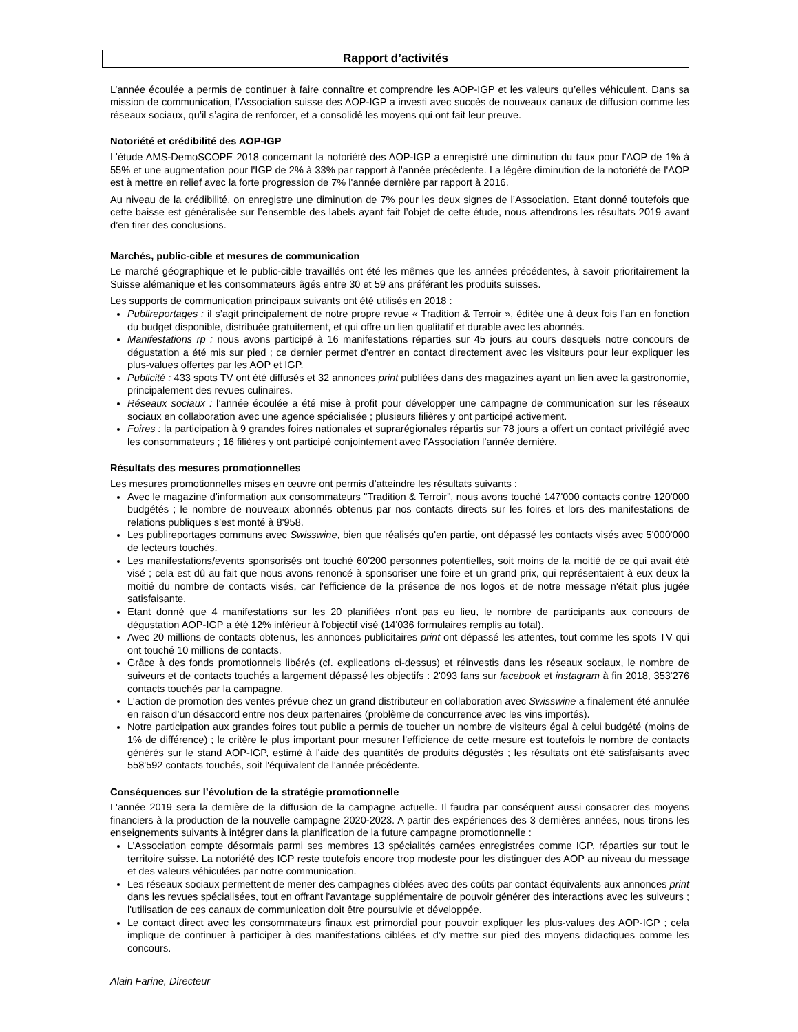Rapport d’activités
L’année écoulée a permis de continuer à faire connaître et comprendre les AOP-IGP et les valeurs qu’elles véhiculent. Dans sa mission de communication, l’Association suisse des AOP-IGP a investi avec succès de nouveaux canaux de diffusion comme les réseaux sociaux, qu’il s’agira de renforcer, et a consolidé les moyens qui ont fait leur preuve.
Notoriété et crédibilité des AOP-IGP
L'étude AMS-DemoSCOPE 2018 concernant la notoriété des AOP-IGP a enregistré une diminution du taux pour l'AOP de 1% à 55% et une augmentation pour l'IGP de 2% à 33% par rapport à l'année précédente. La légère diminution de la notoriété de l'AOP est à mettre en relief avec la forte progression de 7% l'année dernière par rapport à 2016.
Au niveau de la crédibilité, on enregistre une diminution de 7% pour les deux signes de l’Association. Etant donné toutefois que cette baisse est généralisée sur l’ensemble des labels ayant fait l’objet de cette étude, nous attendrons les résultats 2019 avant d’en tirer des conclusions.
Marchés, public-cible et mesures de communication
Le marché géographique et le public-cible travaillés ont été les mêmes que les années précédentes, à savoir prioritairement la Suisse alémanique et les consommateurs âgés entre 30 et 59 ans préférant les produits suisses.
Les supports de communication principaux suivants ont été utilisés en 2018 :
Publireportages : il s’agit principalement de notre propre revue « Tradition & Terroir », éditée une à deux fois l’an en fonction du budget disponible, distribuée gratuitement, et qui offre un lien qualitatif et durable avec les abonnés.
Manifestations rp : nous avons participé à 16 manifestations réparties sur 45 jours au cours desquels notre concours de dégustation a été mis sur pied ; ce dernier permet d’entrer en contact directement avec les visiteurs pour leur expliquer les plus-values offertes par les AOP et IGP.
Publicité : 433 spots TV ont été diffusés et 32 annonces print publiées dans des magazines ayant un lien avec la gastronomie, principalement des revues culinaires.
Réseaux sociaux : l’année écoulée a été mise à profit pour développer une campagne de communication sur les réseaux sociaux en collaboration avec une agence spécialisée ; plusieurs filières y ont participé activement.
Foires : la participation à 9 grandes foires nationales et suprarégionales répartis sur 78 jours a offert un contact privilégié avec les consommateurs ; 16 filières y ont participé conjointement avec l’Association l’année dernière.
Résultats des mesures promotionnelles
Les mesures promotionnelles mises en œuvre ont permis d'atteindre les résultats suivants :
Avec le magazine d'information aux consommateurs "Tradition & Terroir", nous avons touché 147'000 contacts contre 120'000 budgétés ; le nombre de nouveaux abonnés obtenus par nos contacts directs sur les foires et lors des manifestations de relations publiques s’est monté à 8'958.
Les publireportages communs avec Swisswine, bien que réalisés qu'en partie, ont dépassé les contacts visés avec 5'000'000 de lecteurs touchés.
Les manifestations/events sponsorisés ont touché 60'200 personnes potentielles, soit moins de la moitié de ce qui avait été visé ; cela est dû au fait que nous avons renoncé à sponsoriser une foire et un grand prix, qui représentaient à eux deux la moitié du nombre de contacts visés, car l'efficience de la présence de nos logos et de notre message n'était plus jugée satisfaisante.
Etant donné que 4 manifestations sur les 20 planifiées n'ont pas eu lieu, le nombre de participants aux concours de dégustation AOP-IGP a été 12% inférieur à l'objectif visé (14'036 formulaires remplis au total).
Avec 20 millions de contacts obtenus, les annonces publicitaires print ont dépassé les attentes, tout comme les spots TV qui ont touché 10 millions de contacts.
Grâce à des fonds promotionnels libérés (cf. explications ci-dessus) et réinvestis dans les réseaux sociaux, le nombre de suiveurs et de contacts touchés a largement dépassé les objectifs : 2'093 fans sur facebook et instagram à fin 2018, 353'276 contacts touchés par la campagne.
L'action de promotion des ventes prévue chez un grand distributeur en collaboration avec Swisswine a finalement été annulée en raison d’un désaccord entre nos deux partenaires (problème de concurrence avec les vins importés).
Notre participation aux grandes foires tout public a permis de toucher un nombre de visiteurs égal à celui budgété (moins de 1% de différence) ; le critère le plus important pour mesurer l'efficience de cette mesure est toutefois le nombre de contacts générés sur le stand AOP-IGP, estimé à l'aide des quantités de produits dégustés ; les résultats ont été satisfaisants avec 558'592 contacts touchés, soit l'équivalent de l'année précédente.
Conséquences sur l’évolution de la stratégie promotionnelle
L'année 2019 sera la dernière de la diffusion de la campagne actuelle. Il faudra par conséquent aussi consacrer des moyens financiers à la production de la nouvelle campagne 2020-2023. A partir des expériences des 3 dernières années, nous tirons les enseignements suivants à intégrer dans la planification de la future campagne promotionnelle :
L’Association compte désormais parmi ses membres 13 spécialités carnées enregistrées comme IGP, réparties sur tout le territoire suisse. La notoriété des IGP reste toutefois encore trop modeste pour les distinguer des AOP au niveau du message et des valeurs véhiculées par notre communication.
Les réseaux sociaux permettent de mener des campagnes ciblées avec des coûts par contact équivalents aux annonces print dans les revues spécialisées, tout en offrant l'avantage supplémentaire de pouvoir générer des interactions avec les suiveurs ; l'utilisation de ces canaux de communication doit être poursuivie et développée.
Le contact direct avec les consommateurs finaux est primordial pour pouvoir expliquer les plus-values des AOP-IGP ; cela implique de continuer à participer à des manifestations ciblées et d’y mettre sur pied des moyens didactiques comme les concours.
Alain Farine, Directeur